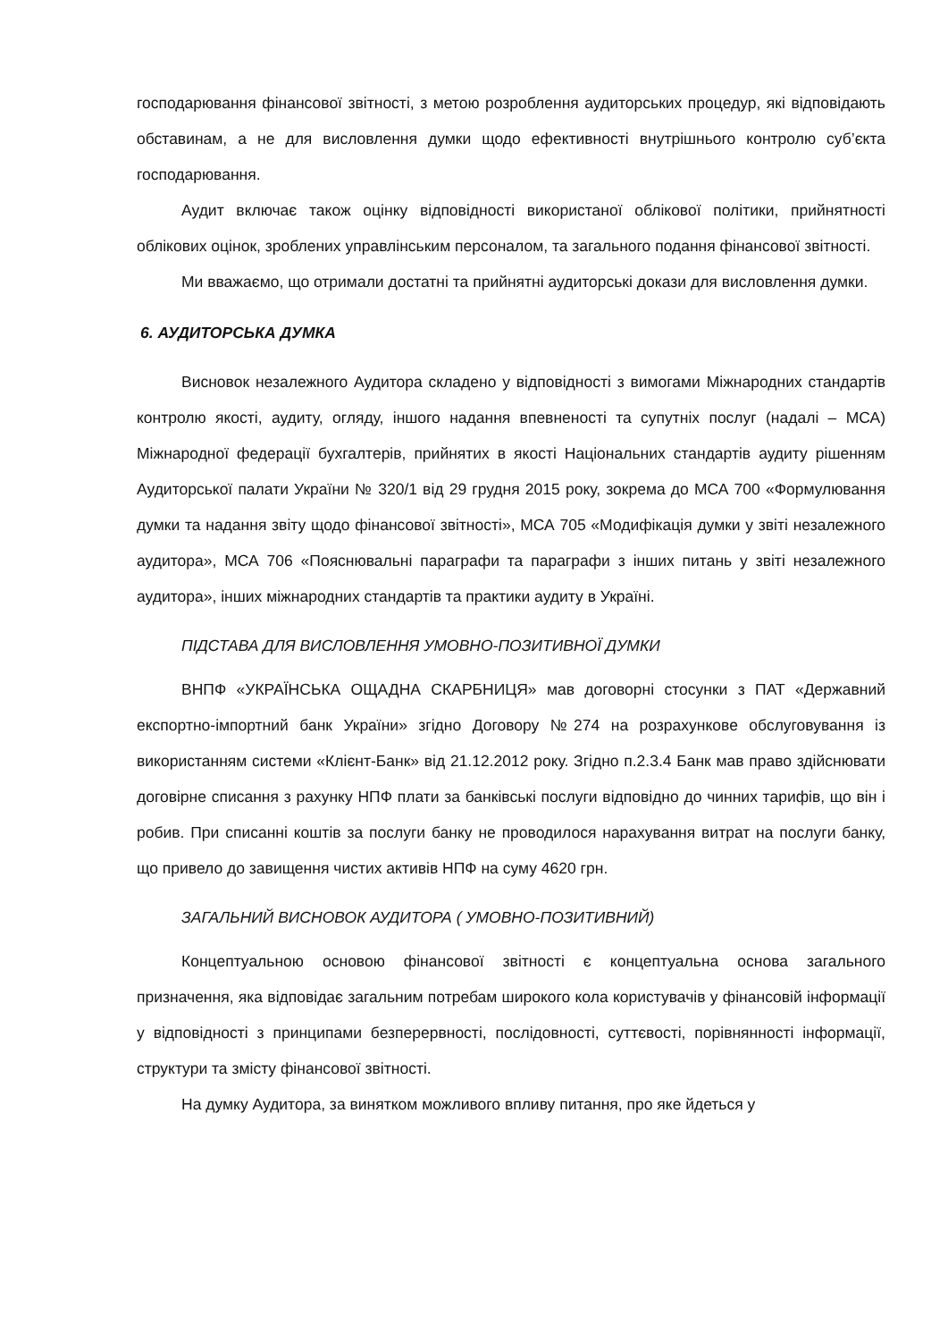господарювання фінансової звітності, з метою розроблення аудиторських процедур, які відповідають обставинам, а не для висловлення думки щодо ефективності внутрішнього контролю суб’єкта господарювання.
Аудит включає також оцінку відповідності використаної облікової політики, прийнятності облікових оцінок, зроблених управлінським персоналом, та загального подання фінансової звітності.
Ми вважаємо, що отримали достатні та прийнятні аудиторські докази для висловлення думки.
6. АУДИТОРСЬКА ДУМКА
Висновок незалежного Аудитора складено у відповідності з вимогами Міжнародних стандартів контролю якості, аудиту, огляду, іншого надання впевненості та супутніх послуг (надалі – МСА) Міжнародної федерації бухгалтерів, прийнятих в якості Національних стандартів аудиту рішенням Аудиторської палати України № 320/1 від 29 грудня 2015 року, зокрема до МСА 700 «Формулювання думки та надання звіту щодо фінансової звітності», МСА 705 «Модифікація думки у звіті незалежного аудитора», МСА 706 «Пояснювальні параграфи та параграфи з інших питань у звіті незалежного аудитора», інших міжнародних стандартів та практики аудиту в Україні.
ПІДСТАВА ДЛЯ ВИСЛОВЛЕННЯ УМОВНО-ПОЗИТИВНОЇ ДУМКИ
ВНПФ «УКРАЇНСЬКА ОЩАДНА СКАРБНИЦЯ» мав договорні стосунки з ПАТ «Державний експортно-імпортний банк України» згідно Договору №274 на розрахункове обслуговування із використанням системи «Клієнт-Банк» від 21.12.2012 року. Згідно п.2.3.4 Банк мав право здійснювати договірне списання з рахунку НПФ плати за банківські послуги відповідно до чинних тарифів, що він і робив. При списанні коштів за послуги банку не проводилося нарахування витрат на послуги банку, що привело до завищення чистих активів НПФ на суму 4620 грн.
ЗАГАЛЬНИЙ ВИСНОВОК АУДИТОРА ( УМОВНО-ПОЗИТИВНИЙ)
Концептуальною основою фінансової звітності є концептуальна основа загального призначення, яка відповідає загальним потребам широкого кола користувачів у фінансовій інформації у відповідності з принципами безперервності, послідовності, суттєвості, порівнянності інформації, структури та змісту фінансової звітності.
На думку Аудитора, за винятком можливого впливу питання, про яке йдеться у